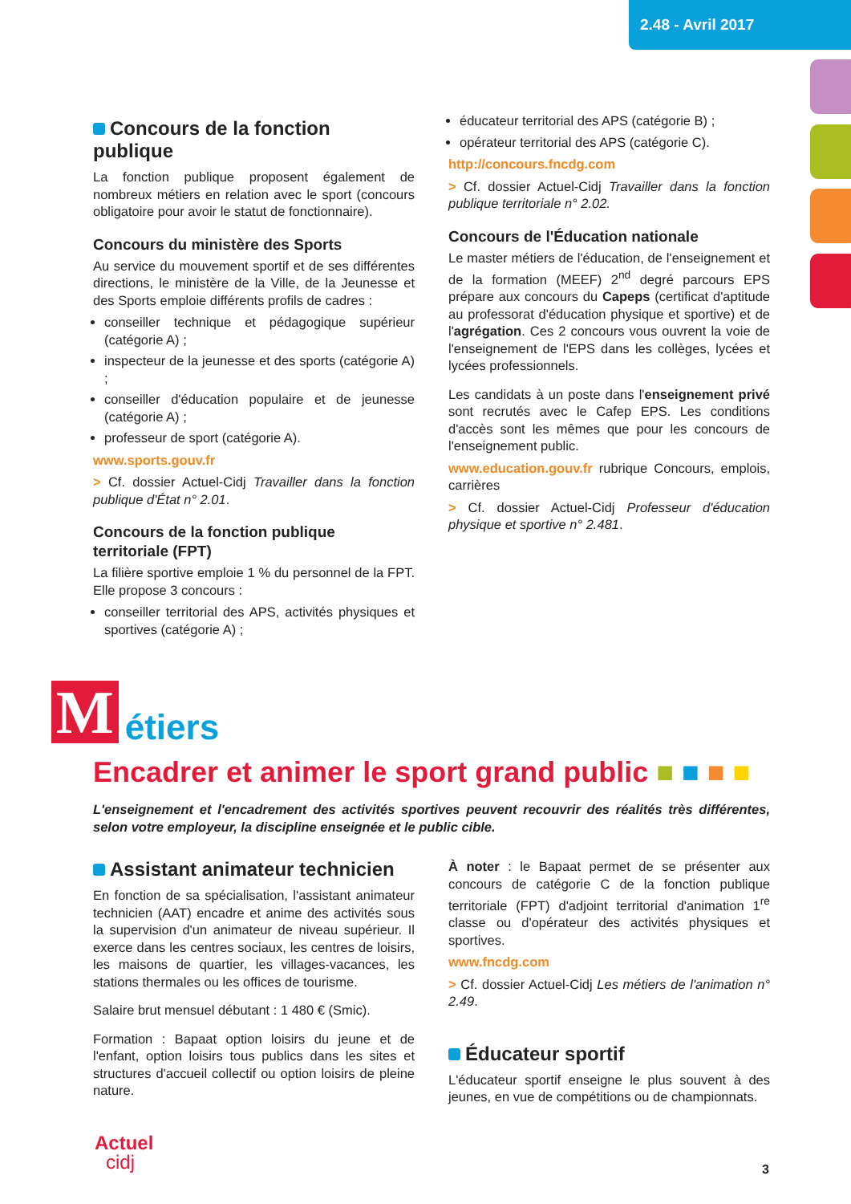2.48 - Avril 2017
Concours de la fonction publique
La fonction publique proposent également de nombreux métiers en relation avec le sport (concours obligatoire pour avoir le statut de fonctionnaire).
Concours du ministère des Sports
Au service du mouvement sportif et de ses différentes directions, le ministère de la Ville, de la Jeunesse et des Sports emploie différents profils de cadres :
conseiller technique et pédagogique supérieur (catégorie A) ;
inspecteur de la jeunesse et des sports (catégorie A) ;
conseiller d'éducation populaire et de jeunesse (catégorie A) ;
professeur de sport (catégorie A).
www.sports.gouv.fr
> Cf. dossier Actuel-Cidj Travailler dans la fonction publique d'État n° 2.01.
Concours de la fonction publique territoriale (FPT)
La filière sportive emploie 1 % du personnel de la FPT. Elle propose 3 concours :
conseiller territorial des APS, activités physiques et sportives (catégorie A) ;
éducateur territorial des APS (catégorie B) ;
opérateur territorial des APS (catégorie C).
http://concours.fncdg.com
> Cf. dossier Actuel-Cidj Travailler dans la fonction publique territoriale n° 2.02.
Concours de l'Éducation nationale
Le master métiers de l'éducation, de l'enseignement et de la formation (MEEF) 2<sup>nd</sup> degré parcours EPS prépare aux concours du Capeps (certificat d'aptitude au professorat d'éducation physique et sportive) et de l'agrégation. Ces 2 concours vous ouvrent la voie de l'enseignement de l'EPS dans les collèges, lycées et lycées professionnels.
Les candidats à un poste dans l'enseignement privé sont recrutés avec le Cafep EPS. Les conditions d'accès sont les mêmes que pour les concours de l'enseignement public.
www.education.gouv.fr rubrique Concours, emplois, carrières
> Cf. dossier Actuel-Cidj Professeur d'éducation physique et sportive n° 2.481.
M étiers
Encadrer et animer le sport grand public ■ ■ ■ ■
L'enseignement et l'encadrement des activités sportives peuvent recouvrir des réalités très différentes, selon votre employeur, la discipline enseignée et le public cible.
Assistant animateur technicien
En fonction de sa spécialisation, l'assistant animateur technicien (AAT) encadre et anime des activités sous la supervision d'un animateur de niveau supérieur. Il exerce dans les centres sociaux, les centres de loisirs, les maisons de quartier, les villages-vacances, les stations thermales ou les offices de tourisme.
Salaire brut mensuel débutant : 1 480 € (Smic).
Formation : Bapaat option loisirs du jeune et de l'enfant, option loisirs tous publics dans les sites et structures d'accueil collectif ou option loisirs de pleine nature.
À noter : le Bapaat permet de se présenter aux concours de catégorie C de la fonction publique territoriale (FPT) d'adjoint territorial d'animation 1<sup>re</sup> classe ou d'opérateur des activités physiques et sportives.
www.fncdg.com
> Cf. dossier Actuel-Cidj Les métiers de l'animation n° 2.49.
Éducateur sportif
L'éducateur sportif enseigne le plus souvent à des jeunes, en vue de compétitions ou de championnats.
Actuel
cidj
3